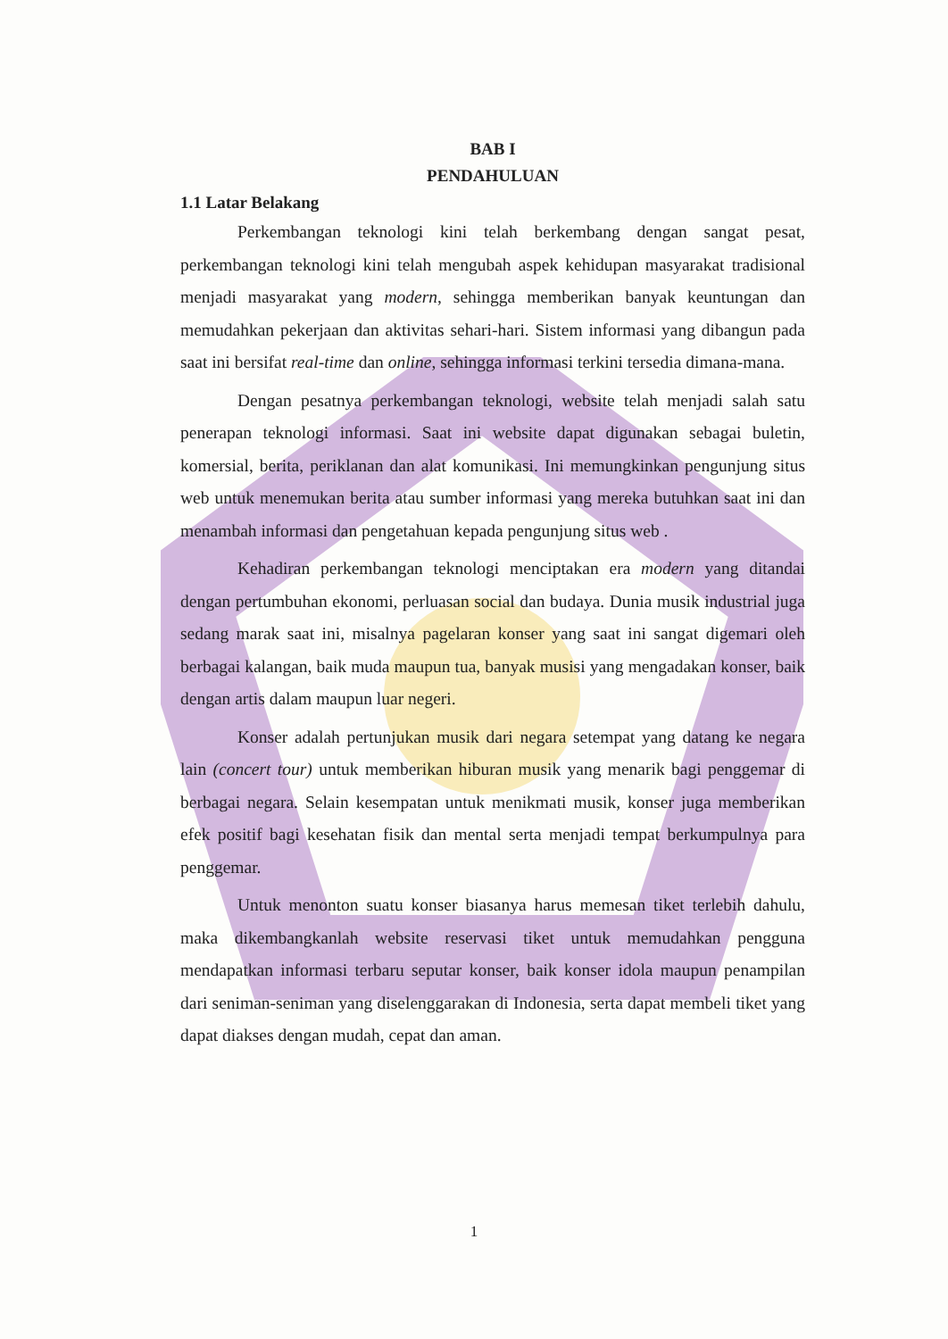BAB I
PENDAHULUAN
1.1 Latar Belakang
Perkembangan teknologi kini telah berkembang dengan sangat pesat, perkembangan teknologi kini telah mengubah aspek kehidupan masyarakat tradisional menjadi masyarakat yang modern, sehingga memberikan banyak keuntungan dan memudahkan pekerjaan dan aktivitas sehari-hari. Sistem informasi yang dibangun pada saat ini bersifat real-time dan online, sehingga informasi terkini tersedia dimana-mana.
Dengan pesatnya perkembangan teknologi, website telah menjadi salah satu penerapan teknologi informasi. Saat ini website dapat digunakan sebagai buletin, komersial, berita, periklanan dan alat komunikasi. Ini memungkinkan pengunjung situs web untuk menemukan berita atau sumber informasi yang mereka butuhkan saat ini dan menambah informasi dan pengetahuan kepada pengunjung situs web .
Kehadiran perkembangan teknologi menciptakan era modern yang ditandai dengan pertumbuhan ekonomi, perluasan social dan budaya. Dunia musik industrial juga sedang marak saat ini, misalnya pagelaran konser yang saat ini sangat digemari oleh berbagai kalangan, baik muda maupun tua, banyak musisi yang mengadakan konser, baik dengan artis dalam maupun luar negeri.
Konser adalah pertunjukan musik dari negara setempat yang datang ke negara lain (concert tour) untuk memberikan hiburan musik yang menarik bagi penggemar di berbagai negara. Selain kesempatan untuk menikmati musik, konser juga memberikan efek positif bagi kesehatan fisik dan mental serta menjadi tempat berkumpulnya para penggemar.
Untuk menonton suatu konser biasanya harus memesan tiket terlebih dahulu, maka dikembangkanlah website reservasi tiket untuk memudahkan pengguna mendapatkan informasi terbaru seputar konser, baik konser idola maupun penampilan dari seniman-seniman yang diselenggarakan di Indonesia, serta dapat membeli tiket yang dapat diakses dengan mudah, cepat dan aman.
1